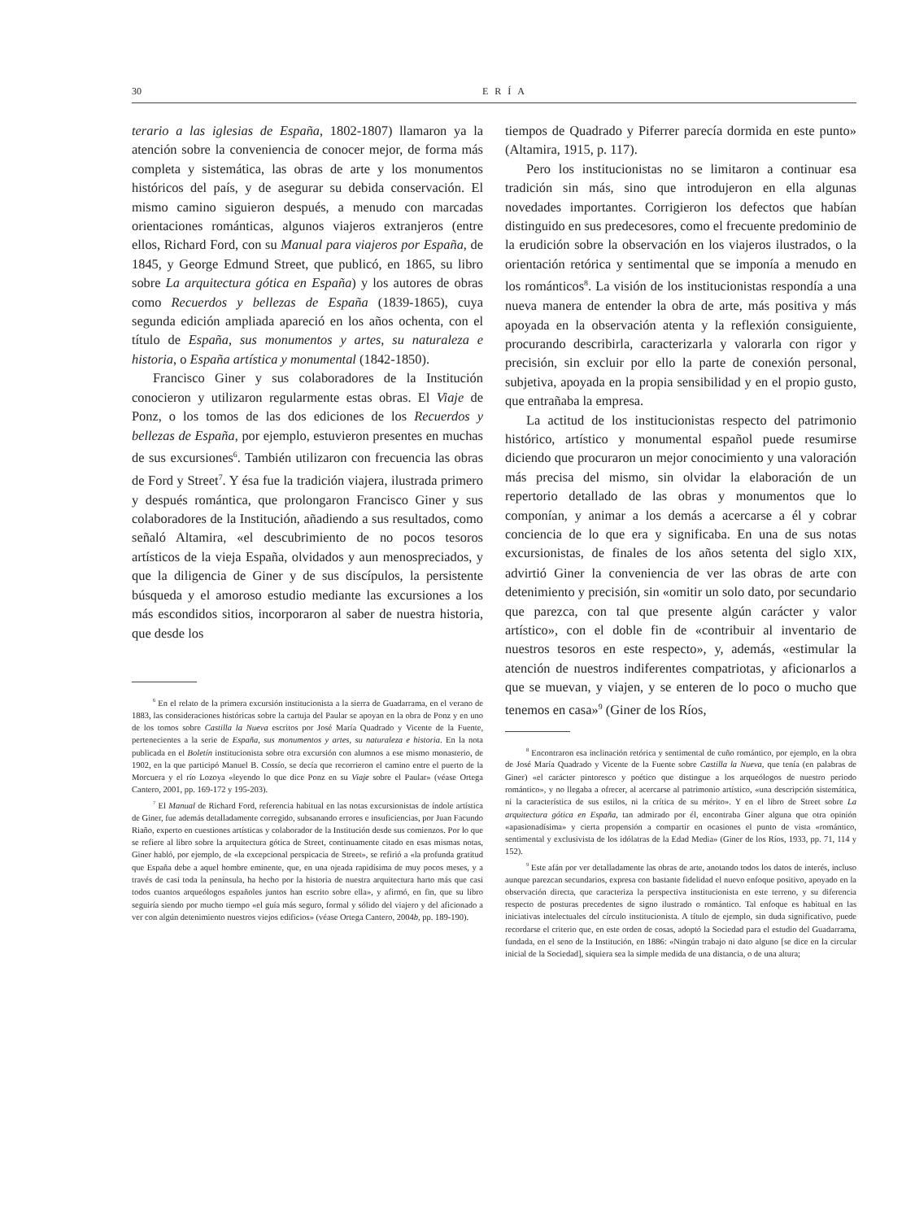30 ERÍA
terario a las iglesias de España, 1802-1807) llamaron ya la atención sobre la conveniencia de conocer mejor, de forma más completa y sistemática, las obras de arte y los monumentos históricos del país, y de asegurar su debida conservación. El mismo camino siguieron después, a menudo con marcadas orientaciones románticas, algunos viajeros extranjeros (entre ellos, Richard Ford, con su Manual para viajeros por España, de 1845, y George Edmund Street, que publicó, en 1865, su libro sobre La arquitectura gótica en España) y los autores de obras como Recuerdos y bellezas de España (1839-1865), cuya segunda edición ampliada apareció en los años ochenta, con el título de España, sus monumentos y artes, su naturaleza e historia, o España artística y monumental (1842-1850).
Francisco Giner y sus colaboradores de la Institución conocieron y utilizaron regularmente estas obras. El Viaje de Ponz, o los tomos de las dos ediciones de los Recuerdos y bellezas de España, por ejemplo, estuvieron presentes en muchas de sus excursiones<sup>6</sup>. También utilizaron con frecuencia las obras de Ford y Street<sup>7</sup>. Y ésa fue la tradición viajera, ilustrada primero y después romántica, que prolongaron Francisco Giner y sus colaboradores de la Institución, añadiendo a sus resultados, como señaló Altamira, «el descubrimiento de no pocos tesoros artísticos de la vieja España, olvidados y aun menospreciados, y que la diligencia de Giner y de sus discípulos, la persistente búsqueda y el amoroso estudio mediante las excursiones a los más escondidos sitios, incorporaron al saber de nuestra historia, que desde los
<sup>6</sup> En el relato de la primera excursión institucionista a la sierra de Guadarrama, en el verano de 1883, las consideraciones históricas sobre la cartuja del Paular se apoyan en la obra de Ponz y en uno de los tomos sobre Castilla la Nueva escritos por José María Quadrado y Vicente de la Fuente, pertenecientes a la serie de España, sus monumentos y artes, su naturaleza e historia. En la nota publicada en el Boletín institucionista sobre otra excursión con alumnos a ese mismo monasterio, de 1902, en la que participó Manuel B. Cossío, se decía que recorrieron el camino entre el puerto de la Morcuera y el río Lozoya «leyendo lo que dice Ponz en su Viaje sobre el Paular» (véase Ortega Cantero, 2001, pp. 169-172 y 195-203).
<sup>7</sup> El Manual de Richard Ford, referencia habitual en las notas excursionistas de índole artística de Giner, fue además detalladamente corregido, subsanando errores e insuficiencias, por Juan Facundo Riaño, experto en cuestiones artísticas y colaborador de la Institución desde sus comienzos. Por lo que se refiere al libro sobre la arquitectura gótica de Street, continuamente citado en esas mismas notas, Giner habló, por ejemplo, de «la excepcional perspicacia de Street», se refirió a «la profunda gratitud que España debe a aquel hombre eminente, que, en una ojeada rapidísima de muy pocos meses, y a través de casi toda la península, ha hecho por la historia de nuestra arquitectura harto más que casi todos cuantos arqueólogos españoles juntos han escrito sobre ella», y afirmó, en fin, que su libro seguiría siendo por mucho tiempo «el guía más seguro, formal y sólido del viajero y del aficionado a ver con algún detenimiento nuestros viejos edificios» (véase Ortega Cantero, 2004b, pp. 189-190).
tiempos de Quadrado y Piferrer parecía dormida en este punto» (Altamira, 1915, p. 117).
Pero los institucionistas no se limitaron a continuar esa tradición sin más, sino que introdujeron en ella algunas novedades importantes. Corrigieron los defectos que habían distinguido en sus predecesores, como el frecuente predominio de la erudición sobre la observación en los viajeros ilustrados, o la orientación retórica y sentimental que se imponía a menudo en los románticos<sup>8</sup>. La visión de los institucionistas respondía a una nueva manera de entender la obra de arte, más positiva y más apoyada en la observación atenta y la reflexión consiguiente, procurando describirla, caracterizarla y valorarla con rigor y precisión, sin excluir por ello la parte de conexión personal, subjetiva, apoyada en la propia sensibilidad y en el propio gusto, que entrañaba la empresa.
La actitud de los institucionistas respecto del patrimonio histórico, artístico y monumental español puede resumirse diciendo que procuraron un mejor conocimiento y una valoración más precisa del mismo, sin olvidar la elaboración de un repertorio detallado de las obras y monumentos que lo componían, y animar a los demás a acercarse a él y cobrar conciencia de lo que era y significaba. En una de sus notas excursionistas, de finales de los años setenta del siglo XIX, advirtió Giner la conveniencia de ver las obras de arte con detenimiento y precisión, sin «omitir un solo dato, por secundario que parezca, con tal que presente algún carácter y valor artístico», con el doble fin de «contribuir al inventario de nuestros tesoros en este respecto», y, además, «estimular la atención de nuestros indiferentes compatriotas, y aficionarlos a que se muevan, y viajen, y se enteren de lo poco o mucho que tenemos en casa»<sup>9</sup> (Giner de los Ríos,
<sup>8</sup> Encontraron esa inclinación retórica y sentimental de cuño romántico, por ejemplo, en la obra de José María Quadrado y Vicente de la Fuente sobre Castilla la Nueva, que tenía (en palabras de Giner) «el carácter pintoresco y poético que distingue a los arqueólogos de nuestro periodo romántico», y no llegaba a ofrecer, al acercarse al patrimonio artístico, «una descripción sistemática, ni la característica de sus estilos, ni la crítica de su mérito». Y en el libro de Street sobre La arquitectura gótica en España, tan admirado por él, encontraba Giner alguna que otra opinión «apasionadísima» y cierta propensión a compartir en ocasiones el punto de vista «romántico, sentimental y exclusivista de los idólatras de la Edad Media» (Giner de los Ríos, 1933, pp. 71, 114 y 152).
<sup>9</sup> Este afán por ver detalladamente las obras de arte, anotando todos los datos de interés, incluso aunque parezcan secundarios, expresa con bastante fidelidad el nuevo enfoque positivo, apoyado en la observación directa, que caracteriza la perspectiva institucionista en este terreno, y su diferencia respecto de posturas precedentes de signo ilustrado o romántico. Tal enfoque es habitual en las iniciativas intelectuales del círculo institucionista. A título de ejemplo, sin duda significativo, puede recordarse el criterio que, en este orden de cosas, adoptó la Sociedad para el estudio del Guadarrama, fundada, en el seno de la Institución, en 1886: «Ningún trabajo ni dato alguno [se dice en la circular inicial de la Sociedad], siquiera sea la simple medida de una distancia, o de una altura;